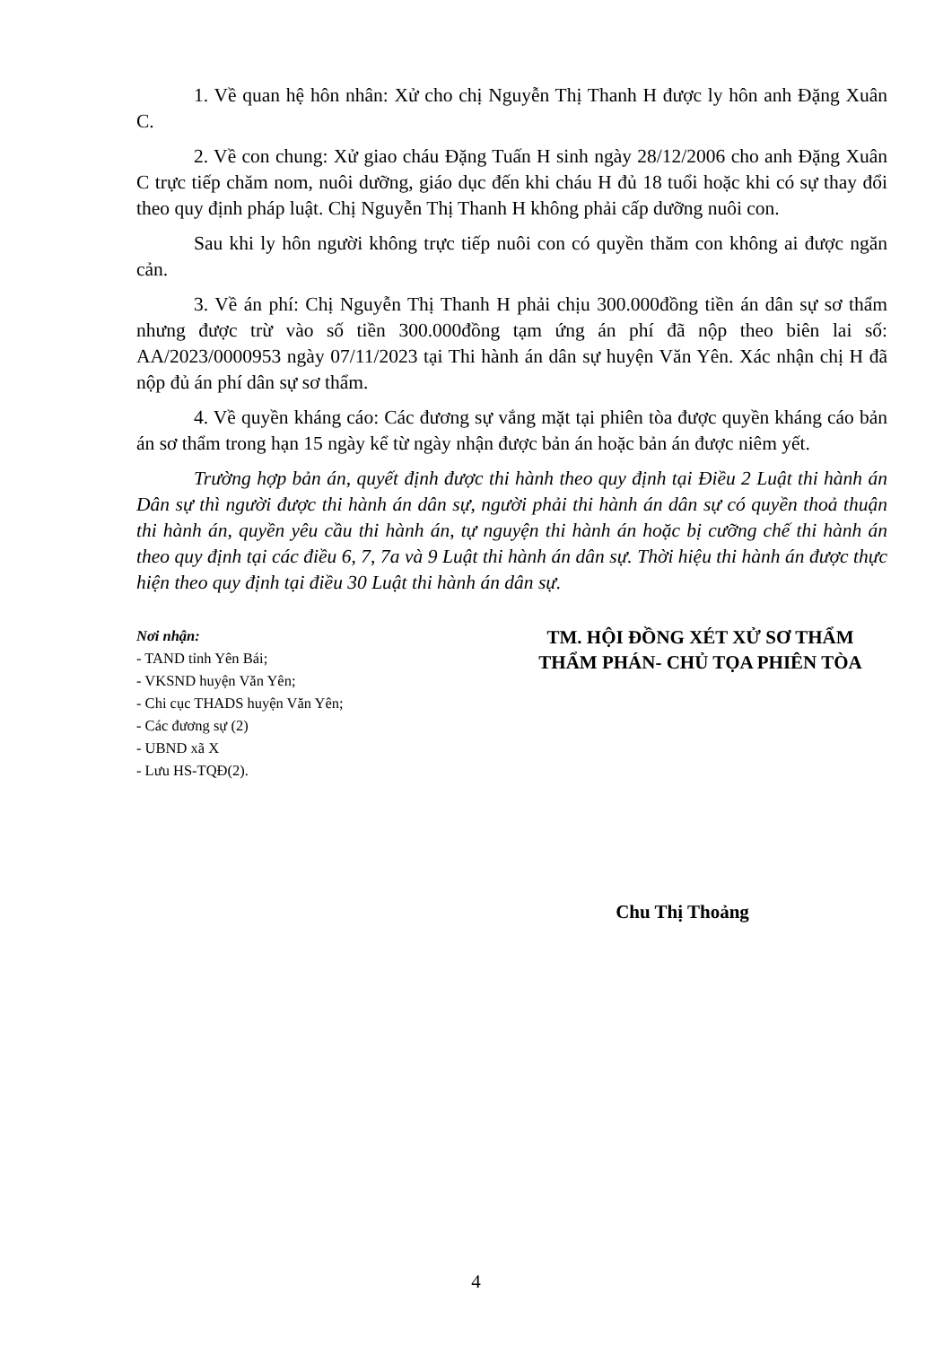1. Về quan hệ hôn nhân: Xử cho chị Nguyễn Thị Thanh H được ly hôn anh Đặng Xuân C.
2. Về con chung: Xử giao cháu Đặng Tuấn H sinh ngày 28/12/2006 cho anh Đặng Xuân C trực tiếp chăm nom, nuôi dưỡng, giáo dục đến khi cháu H đủ 18 tuổi hoặc khi có sự thay đổi theo quy định pháp luật. Chị Nguyễn Thị Thanh H không phải cấp dưỡng nuôi con.
Sau khi ly hôn người không trực tiếp nuôi con có quyền thăm con không ai được ngăn cản.
3. Về án phí: Chị Nguyễn Thị Thanh H phải chịu 300.000đồng tiền án dân sự sơ thẩm nhưng được trừ vào số tiền 300.000đồng tạm ứng án phí đã nộp theo biên lai số: AA/2023/0000953 ngày 07/11/2023 tại Thi hành án dân sự huyện Văn Yên. Xác nhận chị H đã nộp đủ án phí dân sự sơ thẩm.
4. Về quyền kháng cáo: Các đương sự vắng mặt tại phiên tòa được quyền kháng cáo bản án sơ thẩm trong hạn 15 ngày kể từ ngày nhận được bản án hoặc bản án được niêm yết.
Trường hợp bản án, quyết định được thi hành theo quy định tại Điều 2 Luật thi hành án Dân sự thì người được thi hành án dân sự, người phải thi hành án dân sự có quyền thoả thuận thi hành án, quyền yêu cầu thi hành án, tự nguyện thi hành án hoặc bị cưỡng chế thi hành án theo quy định tại các điều 6, 7, 7a và 9 Luật thi hành án dân sự. Thời hiệu thi hành án được thực hiện theo quy định tại điều 30 Luật thi hành án dân sự.
Nơi nhận:
- TAND tỉnh Yên Bái;
- VKSND huyện Văn Yên;
- Chi cục THADS huyện Văn Yên;
- Các đương sự (2)
- UBND xã X
- Lưu HS-TQĐ(2).
TM. HỘI ĐỒNG XÉT XỬ SƠ THẨM
THẨM PHÁN- CHỦ TỌA PHIÊN TÒA
Chu Thị Thoảng
4